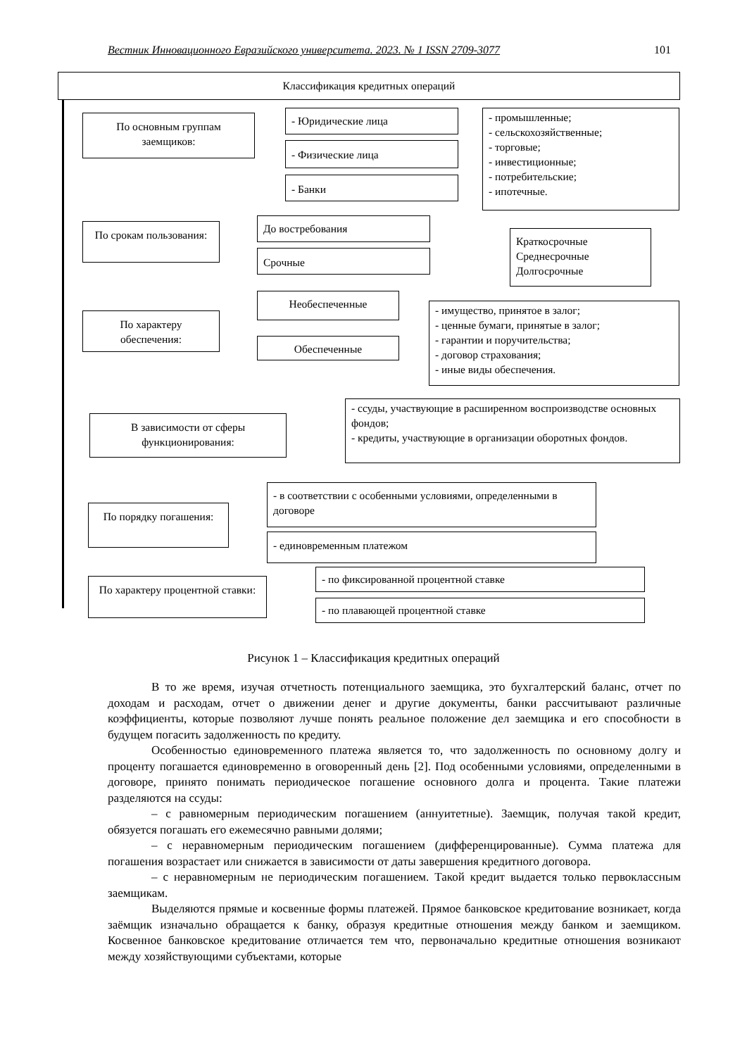Вестник Инновационного Евразийского университета. 2023. № 1 ISSN 2709-3077 101
Классификация кредитных операций
По основным группам заемщиков:
- Юридические лица
- Физические лица
- Банки
- промышленные;
- сельскохозяйственные;
- торговые;
- инвестиционные;
- потребительские;
- ипотечные.
По срокам пользования:
До востребования
Срочные
Краткосрочные
Среднесрочные
Долгосрочные
По характеру обеспечения:
Необеспеченные
Обеспеченные
- имущество, принятое в залог;
- ценные бумаги, принятые в залог;
- гарантии и поручительства;
- договор страхования;
- иные виды обеспечения.
В зависимости от сферы функционирования:
- ссуды, участвующие в расширенном воспроизводстве основных фондов;
- кредиты, участвующие в организации оборотных фондов.
По порядку погашения:
- в соответствии с особенными условиями, определенными в договоре
- единовременным платежом
По характеру процентной ставки:
- по фиксированной процентной ставке
- по плавающей процентной ставке
Рисунок 1 – Классификация кредитных операций
В то же время, изучая отчетность потенциального заемщика, это бухгалтерский баланс, отчет по доходам и расходам, отчет о движении денег и другие документы, банки рассчитывают различные коэффициенты, которые позволяют лучше понять реальное положение дел заемщика и его способности в будущем погасить задолженность по кредиту.
Особенностью единовременного платежа является то, что задолженность по основному долгу и проценту погашается единовременно в оговоренный день [2]. Под особенными условиями, определенными в договоре, принято понимать периодическое погашение основного долга и процента. Такие платежи разделяются на ссуды:
– с равномерным периодическим погашением (аннуитетные). Заемщик, получая такой кредит, обязуется погашать его ежемесячно равными долями;
– с неравномерным периодическим погашением (дифференцированные). Сумма платежа для погашения возрастает или снижается в зависимости от даты завершения кредитного договора.
– с неравномерным не периодическим погашением. Такой кредит выдается только первоклассным заемщикам.
Выделяются прямые и косвенные формы платежей. Прямое банковское кредитование возникает, когда заёмщик изначально обращается к банку, образуя кредитные отношения между банком и заемщиком. Косвенное банковское кредитование отличается тем что, первоначально кредитные отношения возникают между хозяйствующими субъектами, которые